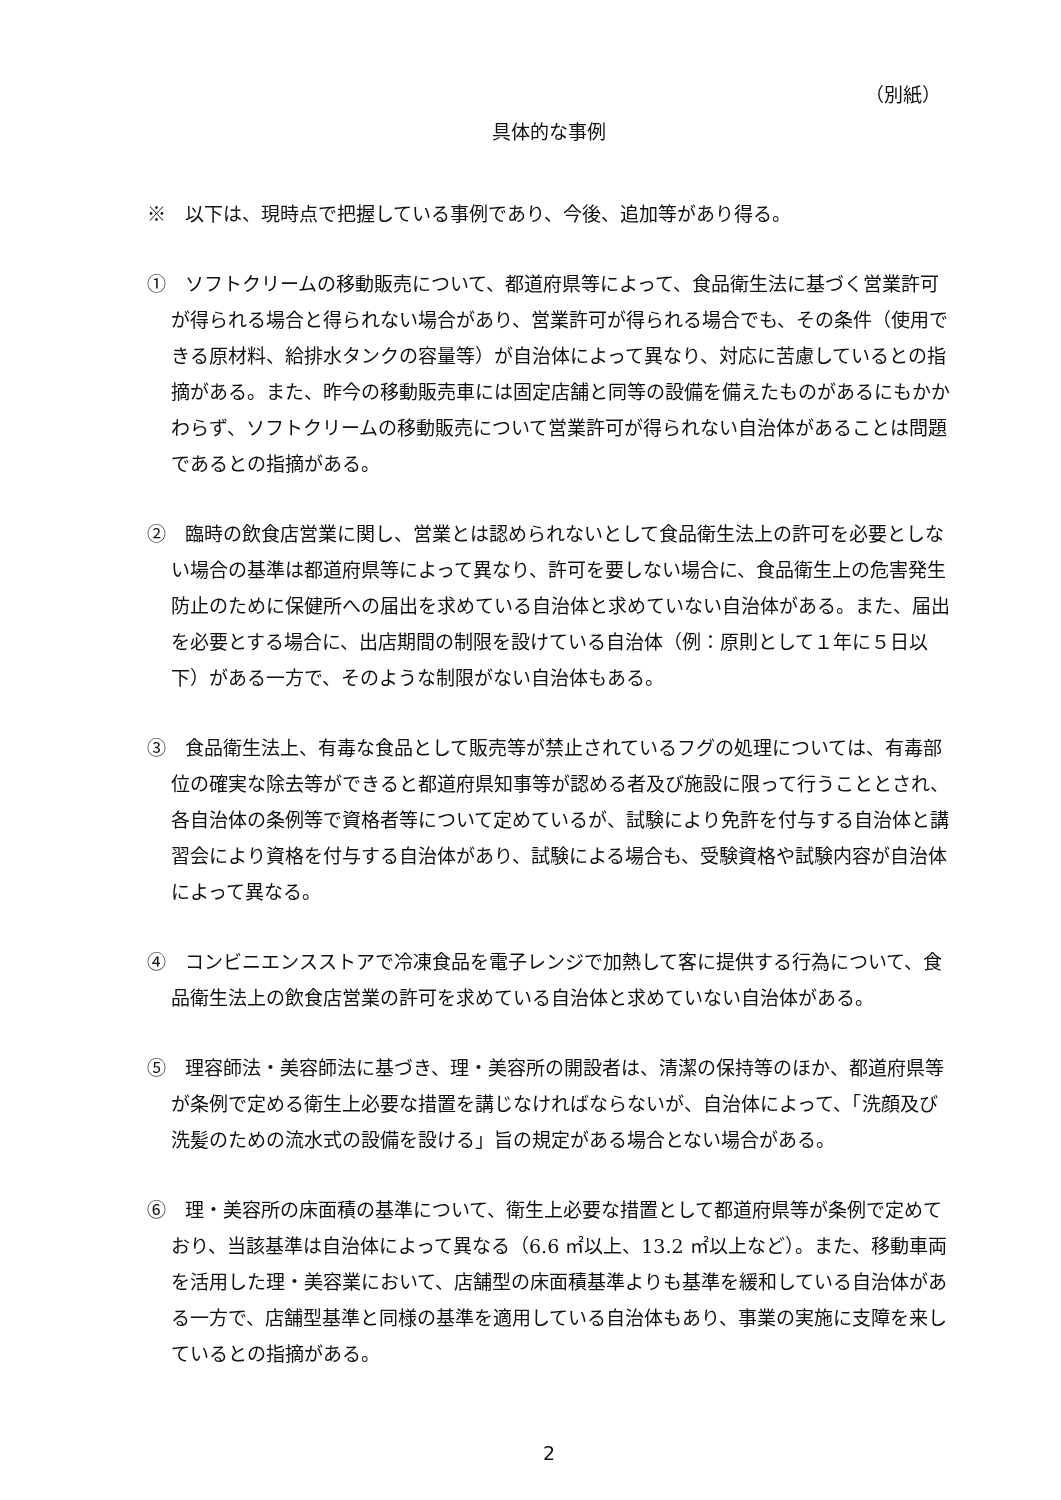（別紙）
具体的な事例
※　以下は、現時点で把握している事例であり、今後、追加等があり得る。
①　ソフトクリームの移動販売について、都道府県等によって、食品衛生法に基づく営業許可が得られる場合と得られない場合があり、営業許可が得られる場合でも、その条件（使用できる原材料、給排水タンクの容量等）が自治体によって異なり、対応に苦慮しているとの指摘がある。また、昨今の移動販売車には固定店舗と同等の設備を備えたものがあるにもかかわらず、ソフトクリームの移動販売について営業許可が得られない自治体があることは問題であるとの指摘がある。
②　臨時の飲食店営業に関し、営業とは認められないとして食品衛生法上の許可を必要としない場合の基準は都道府県等によって異なり、許可を要しない場合に、食品衛生上の危害発生防止のために保健所への届出を求めている自治体と求めていない自治体がある。また、届出を必要とする場合に、出店期間の制限を設けている自治体（例：原則として１年に５日以下）がある一方で、そのような制限がない自治体もある。
③　食品衛生法上、有毒な食品として販売等が禁止されているフグの処理については、有毒部位の確実な除去等ができると都道府県知事等が認める者及び施設に限って行うこととされ、各自治体の条例等で資格者等について定めているが、試験により免許を付与する自治体と講習会により資格を付与する自治体があり、試験による場合も、受験資格や試験内容が自治体によって異なる。
④　コンビニエンスストアで冷凍食品を電子レンジで加熱して客に提供する行為について、食品衛生法上の飲食店営業の許可を求めている自治体と求めていない自治体がある。
⑤　理容師法・美容師法に基づき、理・美容所の開設者は、清潔の保持等のほか、都道府県等が条例で定める衛生上必要な措置を講じなければならないが、自治体によって、「洗顔及び洗髪のための流水式の設備を設ける」旨の規定がある場合とない場合がある。
⑥　理・美容所の床面積の基準について、衛生上必要な措置として都道府県等が条例で定めており、当該基準は自治体によって異なる（6.6 ㎡以上、13.2 ㎡以上など）。また、移動車両を活用した理・美容業において、店舗型の床面積基準よりも基準を緩和している自治体がある一方で、店舗型基準と同様の基準を適用している自治体もあり、事業の実施に支障を来しているとの指摘がある。
2